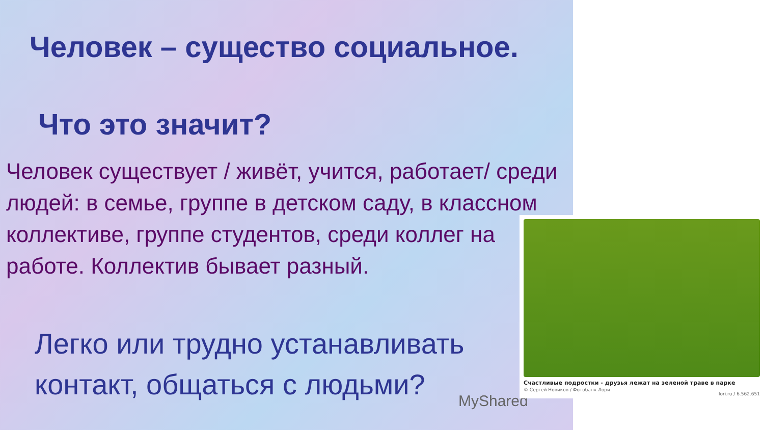Человек – существо социальное.
Что это значит?
Человек существует / живёт, учится, работает/ среди людей: в семье, группе в детском саду, в классном коллективе, группе студентов, среди коллег на работе. Коллектив бывает разный.
Легко или трудно устанавливать контакт, общаться с людьми?
MyShared
Счастливые подростки - друзья лежат на зеленой траве в парке
© Сергей Новиков / Фотобанк Лори
lori.ru / 6.562.651